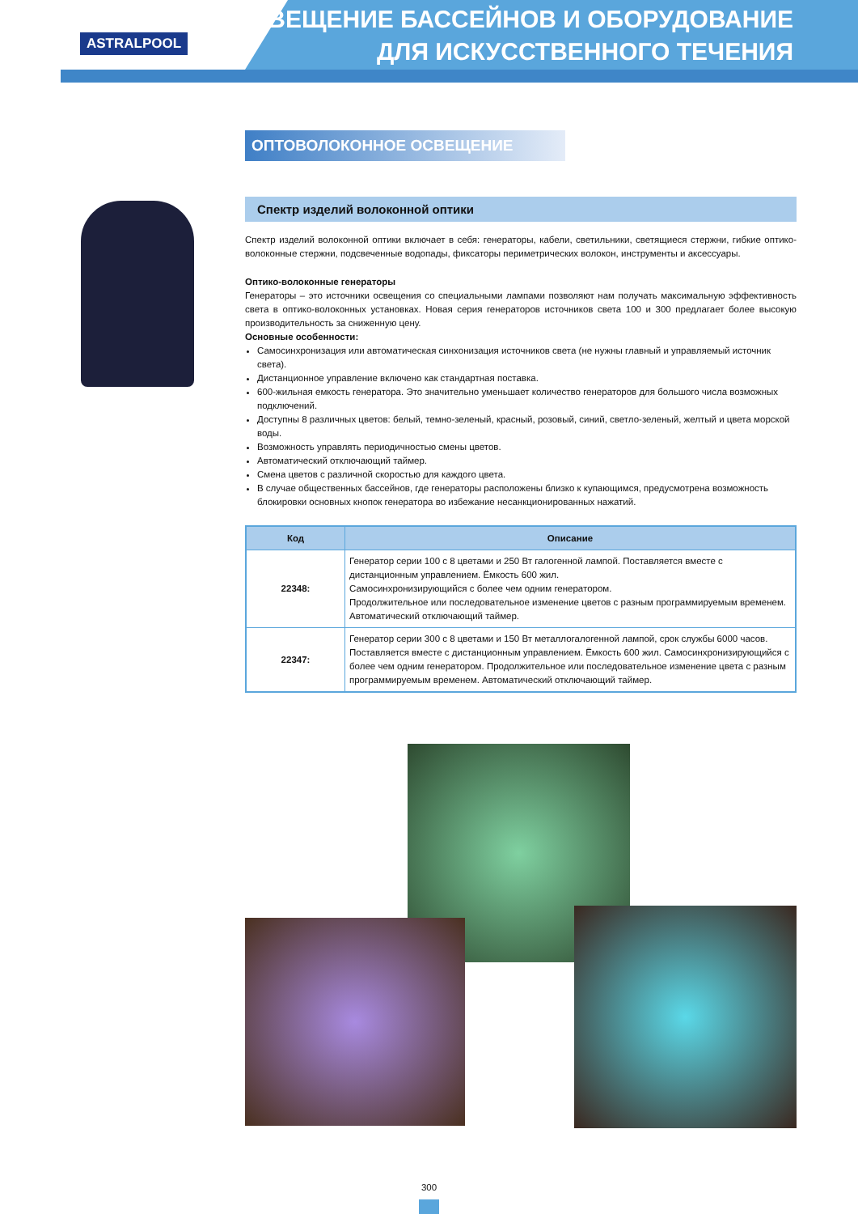ASTRALPOOL
ОСВЕЩЕНИЕ БАССЕЙНОВ И ОБОРУДОВАНИЕ
ДЛЯ ИСКУССТВЕННОГО ТЕЧЕНИЯ
ОПТОВОЛОКОННОЕ ОСВЕЩЕНИЕ
Спектр изделий волоконной оптики
Спектр изделий волоконной оптики включает в себя: генераторы, кабели, светильники, светящиеся стержни, гибкие оптико-волоконные стержни, подсвеченные водопады, фиксаторы периметрических волокон, инструменты и аксессуары.
Оптико-волоконные генераторы
Генераторы – это источники освещения со специальными лампами позволяют нам получать максимальную эффективность света в оптико-волоконных установках. Новая серия генераторов источников света 100 и 300 предлагает более высокую производительность за сниженную цену.
Основные особенности:
Самосинхронизация или автоматическая синхонизация источников света (не нужны главный и управляемый источник света).
Дистанционное управление включено как стандартная поставка.
600-жильная емкость генератора. Это значительно уменьшает количество генераторов для большого числа возможных подключений.
Доступны 8 различных цветов: белый, темно-зеленый, красный, розовый, синий, светло-зеленый, желтый и цвета морской воды.
Возможность управлять периодичностью смены цветов.
Автоматический отключающий таймер.
Смена цветов с различной скоростью для каждого цвета.
В случае общественных бассейнов, где генераторы расположены близко к купающимся, предусмотрена возможность блокировки основных кнопок генератора во избежание несанкционированных нажатий.
| Код | Описание |
| --- | --- |
| 22348: | Генератор серии 100 с 8 цветами и 250 Вт галогенной лампой. Поставляется вместе с дистанционным управлением. Ёмкость 600 жил. Самосинхронизирующийся с более чем одним генератором. Продолжительное или последовательное изменение цветов с разным программируемым временем. Автоматический отключающий таймер. |
| 22347: | Генератор серии 300 с 8 цветами и 150 Вт металлогалогенной лампой, срок службы 6000 часов. Поставляется вместе с дистанционным управлением. Ёмкость 600 жил. Самосинхронизирующийся с более чем одним генератором. Продолжительное или последовательное изменение цвета с разным программируемым временем. Автоматический отключающий таймер. |
300